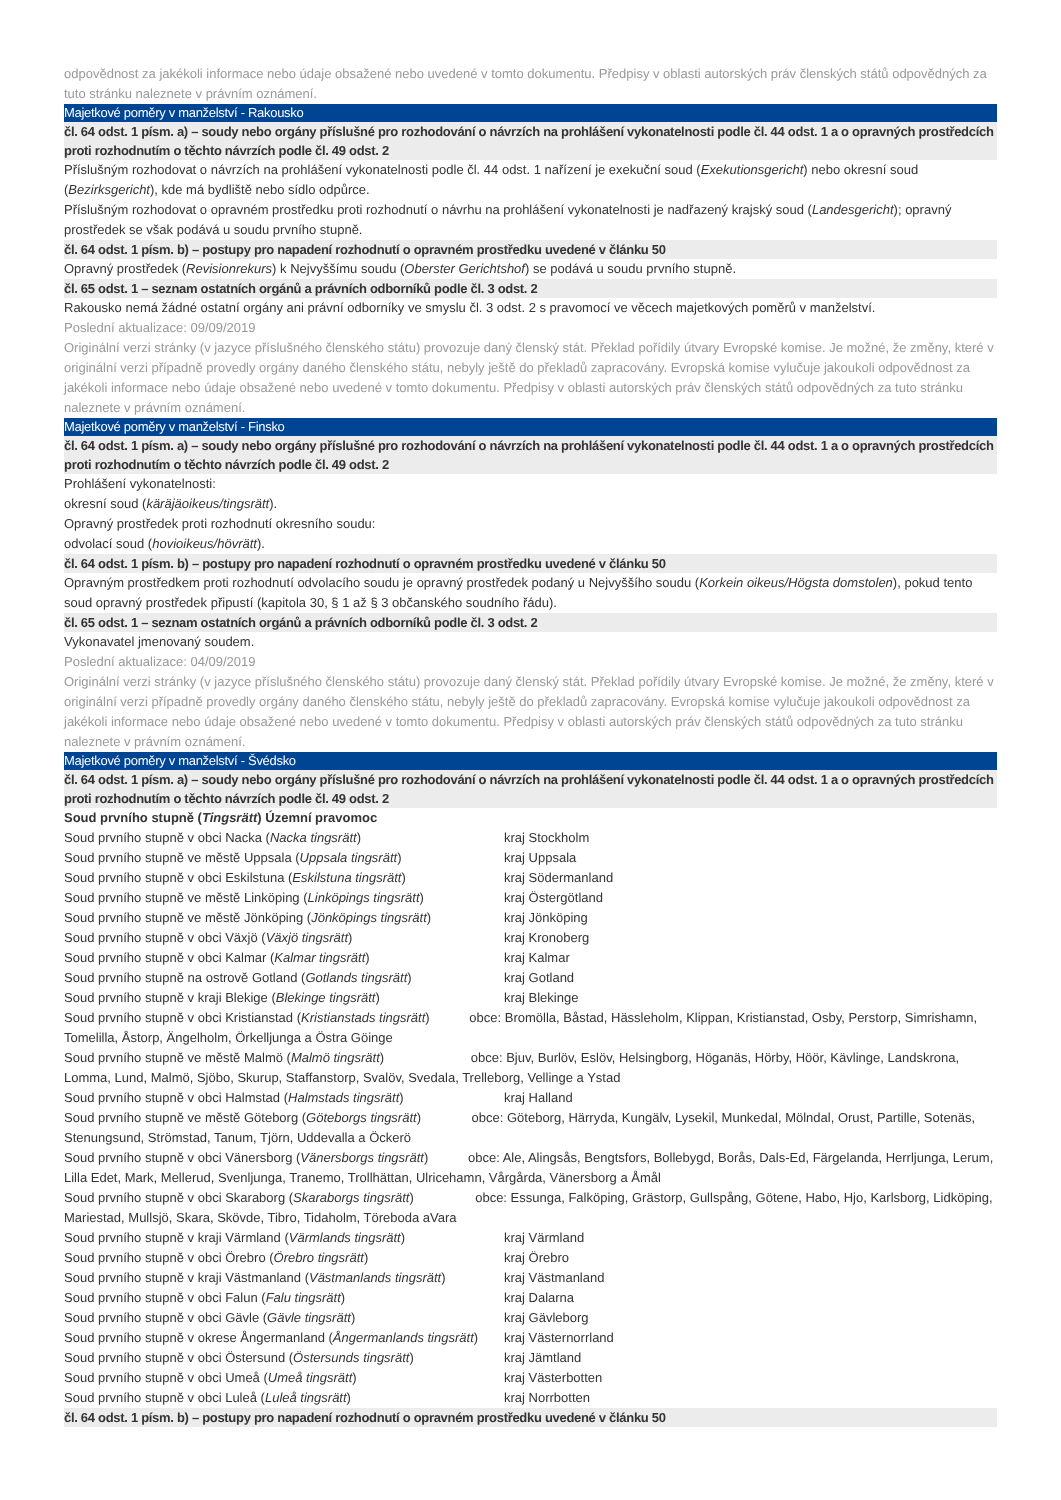odpovědnost za jakékoli informace nebo údaje obsažené nebo uvedené v tomto dokumentu. Předpisy v oblasti autorských práv členských států odpovědných za tuto stránku naleznete v právním oznámení.
Majetkové poměry v manželství - Rakousko
čl. 64 odst. 1 písm. a) – soudy nebo orgány příslušné pro rozhodování o návrzích na prohlášení vykonatelnosti podle čl. 44 odst. 1 a o opravných prostředcích proti rozhodnutím o těchto návrzích podle čl. 49 odst. 2
Příslušným rozhodovat o návrzích na prohlášení vykonatelnosti podle čl. 44 odst. 1 nařízení je exekuční soud (Exekutionsgericht) nebo okresní soud (Bezirksgericht), kde má bydliště nebo sídlo odpůrce.
Příslušným rozhodovat o opravném prostředku proti rozhodnutí o návrhu na prohlášení vykonatelnosti je nadřazený krajský soud (Landesgericht); opravný prostředek se však podává u soudu prvního stupně.
čl. 64 odst. 1 písm. b) – postupy pro napadení rozhodnutí o opravném prostředku uvedené v článku 50
Opravný prostředek (Revisionrekurs) k Nejvyššímu soudu (Oberster Gerichtshof) se podává u soudu prvního stupně.
čl. 65 odst. 1 – seznam ostatních orgánů a právních odborníků podle čl. 3 odst. 2
Rakousko nemá žádné ostatní orgány ani právní odborníky ve smyslu čl. 3 odst. 2 s pravomocí ve věcech majetkových poměrů v manželství.
Poslední aktualizace: 09/09/2019
Originální verzi stránky (v jazyce příslušného členského státu) provozuje daný členský stát. Překlad pořídily útvary Evropské komise. Je možné, že změny, které v originální verzi případně provedly orgány daného členského státu, nebyly ještě do překladů zapracovány. Evropská komise vylučuje jakoukoli odpovědnost za jakékoli informace nebo údaje obsažené nebo uvedené v tomto dokumentu. Předpisy v oblasti autorských práv členských států odpovědných za tuto stránku naleznete v právním oznámení.
Majetkové poměry v manželství - Finsko
čl. 64 odst. 1 písm. a) – soudy nebo orgány příslušné pro rozhodování o návrzích na prohlášení vykonatelnosti podle čl. 44 odst. 1 a o opravných prostředcích proti rozhodnutím o těchto návrzích podle čl. 49 odst. 2
Prohlášení vykonatelnosti:
okresní soud (käräjäoikeus/tingsrätt).
Opravný prostředek proti rozhodnutí okresního soudu:
odvolací soud (hovioikeus/hövrätt).
čl. 64 odst. 1 písm. b) – postupy pro napadení rozhodnutí o opravném prostředku uvedené v článku 50
Opravným prostředkem proti rozhodnutí odvolacího soudu je opravný prostředek podaný u Nejvyššího soudu (Korkein oikeus/Högsta domstolen), pokud tento soud opravný prostředek připustí (kapitola 30, § 1 až § 3 občanského soudního řádu).
čl. 65 odst. 1 – seznam ostatních orgánů a právních odborníků podle čl. 3 odst. 2
Vykonavatel jmenovaný soudem.
Poslední aktualizace: 04/09/2019
Originální verzi stránky (v jazyce příslušného členského státu) provozuje daný členský stát. Překlad pořídily útvary Evropské komise. Je možné, že změny, které v originální verzi případně provedly orgány daného členského státu, nebyly ještě do překladů zapracovány. Evropská komise vylučuje jakoukoli odpovědnost za jakékoli informace nebo údaje obsažené nebo uvedené v tomto dokumentu. Předpisy v oblasti autorských práv členských států odpovědných za tuto stránku naleznete v právním oznámení.
Majetkové poměry v manželství - Švédsko
čl. 64 odst. 1 písm. a) – soudy nebo orgány příslušné pro rozhodování o návrzích na prohlášení vykonatelnosti podle čl. 44 odst. 1 a o opravných prostředcích proti rozhodnutím o těchto návrzích podle čl. 49 odst. 2
Soud prvního stupně (Tingsrätt) Územní pravomoc
Soud prvního stupně v obci Nacka (Nacka tingsrätt) kraj Stockholm
Soud prvního stupně ve městě Uppsala (Uppsala tingsrätt) kraj Uppsala
Soud prvního stupně v obci Eskilstuna (Eskilstuna tingsrätt) kraj Södermanland
Soud prvního stupně ve městě Linköping (Linköpings tingsrätt) kraj Östergötland
Soud prvního stupně ve městě Jönköping (Jönköpings tingsrätt) kraj Jönköping
Soud prvního stupně v obci Växjö (Växjö tingsrätt) kraj Kronoberg
Soud prvního stupně v obci Kalmar (Kalmar tingsrätt) kraj Kalmar
Soud prvního stupně na ostrově Gotland (Gotlands tingsrätt) kraj Gotland
Soud prvního stupně v kraji Blekige (Blekinge tingsrätt) kraj Blekinge
Soud prvního stupně v obci Kristianstad (Kristianstads tingsrätt) obce: Bromölla, Båstad, Hässleholm, Klippan, Kristianstad, Osby, Perstorp, Simrishamn, Tomelilla, Åstorp, Ängelholm, Örkelljunga a Östra Göinge
Soud prvního stupně ve městě Malmö (Malmö tingsrätt) obce: Bjuv, Burlöv, Eslöv, Helsingborg, Höganäs, Hörby, Höör, Kävlinge, Landskrona, Lomma, Lund, Malmö, Sjöbo, Skurup, Staffanstorp, Svalöv, Svedala, Trelleborg, Vellinge a Ystad
Soud prvního stupně v obci Halmstad (Halmstads tingsrätt) kraj Halland
Soud prvního stupně ve městě Göteborg (Göteborgs tingsrätt) obce: Göteborg, Härryda, Kungälv, Lysekil, Munkedal, Mölndal, Orust, Partille, Sotenäs, Stenungsund, Strömstad, Tanum, Tjörn, Uddevalla a Öckerö
Soud prvního stupně v obci Vänersborg (Vänersborgs tingsrätt) obce: Ale, Alingsås, Bengtsfors, Bollebygd, Borås, Dals-Ed, Färgelanda, Herrljunga, Lerum, Lilla Edet, Mark, Mellerud, Svenljunga, Tranemo, Trollhättan, Ulricehamn, Vårgårda, Vänersborg a Åmål
Soud prvního stupně v obci Skaraborg (Skaraborgs tingsrätt) obce: Essunga, Falköping, Grästorp, Gullspång, Götene, Habo, Hjo, Karlsborg, Lidköping, Mariestad, Mullsjö, Skara, Skövde, Tibro, Tidaholm, Töreboda aVara
Soud prvního stupně v kraji Värmland (Värmlands tingsrätt) kraj Värmland
Soud prvního stupně v obci Örebro (Örebro tingsrätt) kraj Örebro
Soud prvního stupně v kraji Västmanland (Västmanlands tingsrätt) kraj Västmanland
Soud prvního stupně v obci Falun (Falu tingsrätt) kraj Dalarna
Soud prvního stupně v obci Gävle (Gävle tingsrätt) kraj Gävleborg
Soud prvního stupně v okrese Ångermanland (Ångermanlands tingsrätt) kraj Västernorrland
Soud prvního stupně v obci Östersund (Östersunds tingsrätt) kraj Jämtland
Soud prvního stupně v obci Umeå (Umeå tingsrätt) kraj Västerbotten
Soud prvního stupně v obci Luleå (Luleå tingsrätt) kraj Norrbotten
čl. 64 odst. 1 písm. b) – postupy pro napadení rozhodnutí o opravném prostředku uvedené v článku 50